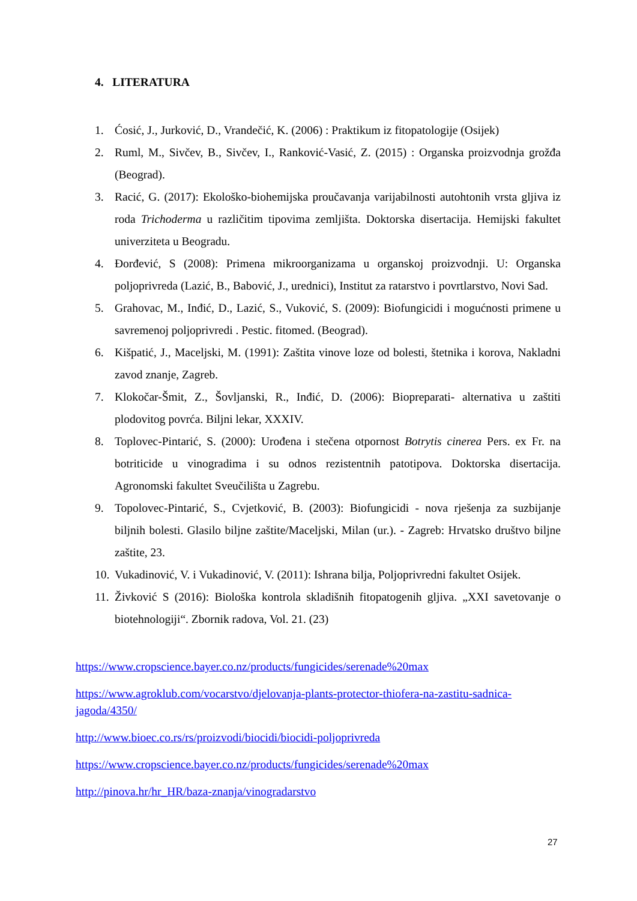4. LITERATURA
1. Ćosić, J., Jurković, D., Vrandečić, K. (2006) : Praktikum iz fitopatologije (Osijek)
2. Ruml, M., Sivčev, B., Sivčev, I., Ranković-Vasić, Z. (2015) : Organska proizvodnja grožđa (Beograd).
3. Racić, G. (2017): Ekološko-biohemijska proučavanja varijabilnosti autohtonih vrsta gljiva iz roda Trichoderma u različitim tipovima zemljišta. Doktorska disertacija. Hemijski fakultet univerziteta u Beogradu.
4. Đorđević, S (2008): Primena mikroorganizama u organskoj proizvodnji. U: Organska poljoprivreda (Lazić, B., Babović, J., urednici), Institut za ratarstvo i povrtlarstvo, Novi Sad.
5. Grahovac, M., Inđić, D., Lazić, S., Vuković, S. (2009): Biofungicidi i mogućnosti primene u savremenoj poljoprivredi . Pestic. fitomed. (Beograd).
6. Kišpatić, J., Maceljski, M. (1991): Zaštita vinove loze od bolesti, štetnika i korova, Nakladni zavod znanje, Zagreb.
7. Klokočar-Šmit, Z., Šovljanski, R., Inđić, D. (2006): Biopreparati- alternativa u zaštiti plodovitog povrća. Biljni lekar, XXXIV.
8. Toplovec-Pintarić, S. (2000): Urođena i stečena otpornost Botrytis cinerea Pers. ex Fr. na botriticide u vinogradima i su odnos rezistentnih patotipova. Doktorska disertacija. Agronomski fakultet Sveučilišta u Zagrebu.
9. Topolovec-Pintarić, S., Cvjetković, B. (2003): Biofungicidi - nova rješenja za suzbijanje biljnih bolesti. Glasilo biljne zaštite/Maceljski, Milan (ur.). - Zagreb: Hrvatsko društvo biljne zaštite, 23.
10. Vukadinović, V. i Vukadinović, V. (2011): Ishrana bilja, Poljoprivredni fakultet Osijek.
11. Živković S (2016): Biološka kontrola skladišnih fitopatogenih gljiva. „XXI savetovanje o biotehnologiji“. Zbornik radova, Vol. 21. (23)
https://www.cropscience.bayer.co.nz/products/fungicides/serenade%20max
https://www.agroklub.com/vocarstvo/djelovanja-plants-protector-thiofera-na-zastitu-sadnica-jagoda/4350/
http://www.bioec.co.rs/rs/proizvodi/biocidi/biocidi-poljoprivreda
https://www.cropscience.bayer.co.nz/products/fungicides/serenade%20max
http://pinova.hr/hr_HR/baza-znanja/vinogradarstvo
27